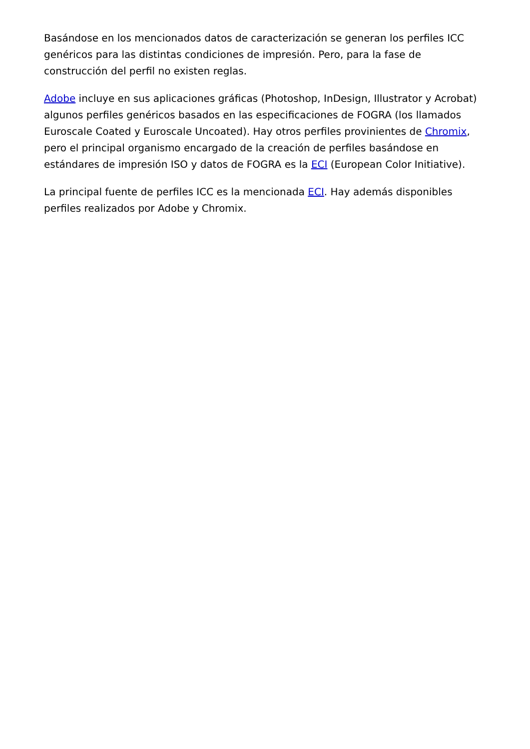Basándose en los mencionados datos de caracterización se generan los perfiles ICC genéricos para las distintas condiciones de impresión. Pero, para la fase de construcción del perfil no existen reglas.
Adobe incluye en sus aplicaciones gráficas (Photoshop, InDesign, Illustrator y Acrobat) algunos perfiles genéricos basados en las especificaciones de FOGRA (los llamados Euroscale Coated y Euroscale Uncoated). Hay otros perfiles provinientes de Chromix, pero el principal organismo encargado de la creación de perfiles basándose en estándares de impresión ISO y datos de FOGRA es la ECI (European Color Initiative).
La principal fuente de perfiles ICC es la mencionada ECI. Hay además disponibles perfiles realizados por Adobe y Chromix.